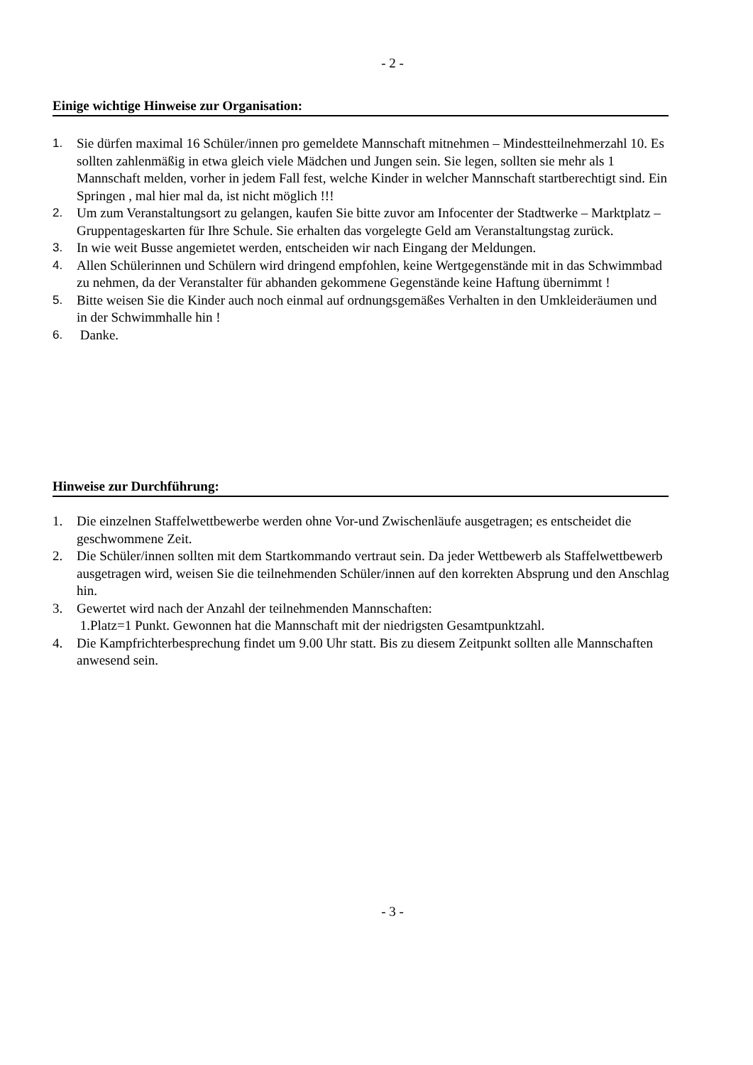- 2 -
Einige wichtige Hinweise zur Organisation:
1. Sie dürfen maximal 16 Schüler/innen pro gemeldete Mannschaft mitnehmen – Mindestteilnehmerzahl 10. Es sollten zahlenmäßig in etwa gleich viele Mädchen und Jungen sein. Sie legen, sollten sie mehr als 1 Mannschaft melden, vorher in jedem Fall fest, welche Kinder in welcher Mannschaft startberechtigt sind. Ein Springen , mal hier mal da, ist nicht möglich !!!
2. Um zum Veranstaltungsort zu gelangen, kaufen Sie bitte zuvor am Infocenter der Stadtwerke – Marktplatz – Gruppentageskarten für Ihre Schule. Sie erhalten das vorgelegte Geld am Veranstaltungstag zurück.
3. In wie weit Busse angemietet werden, entscheiden wir nach Eingang der Meldungen.
4. Allen Schülerinnen und Schülern wird dringend empfohlen, keine Wertgegenstände mit in das Schwimmbad zu nehmen, da der Veranstalter für abhanden gekommene Gegenstände keine Haftung übernimmt !
5. Bitte weisen Sie die Kinder auch noch einmal auf ordnungsgemäßes Verhalten in den Umkleideräumen und in der Schwimmhalle hin !
6. Danke.
Hinweise zur Durchführung:
1. Die einzelnen Staffelwettbewerbe werden ohne Vor-und Zwischenläufe ausgetragen; es entscheidet die geschwommene Zeit.
2. Die Schüler/innen sollten mit dem Startkommando vertraut sein. Da jeder Wettbewerb als Staffelwettbewerb ausgetragen wird, weisen Sie die teilnehmenden Schüler/innen auf den korrekten Absprung und den Anschlag hin.
3. Gewertet wird nach der Anzahl der teilnehmenden Mannschaften:
1.Platz=1 Punkt. Gewonnen hat die Mannschaft mit der niedrigsten Gesamtpunktzahl.
4. Die Kampfrichterbesprechung findet um 9.00 Uhr statt. Bis zu diesem Zeitpunkt sollten alle Mannschaften anwesend sein.
- 3 -